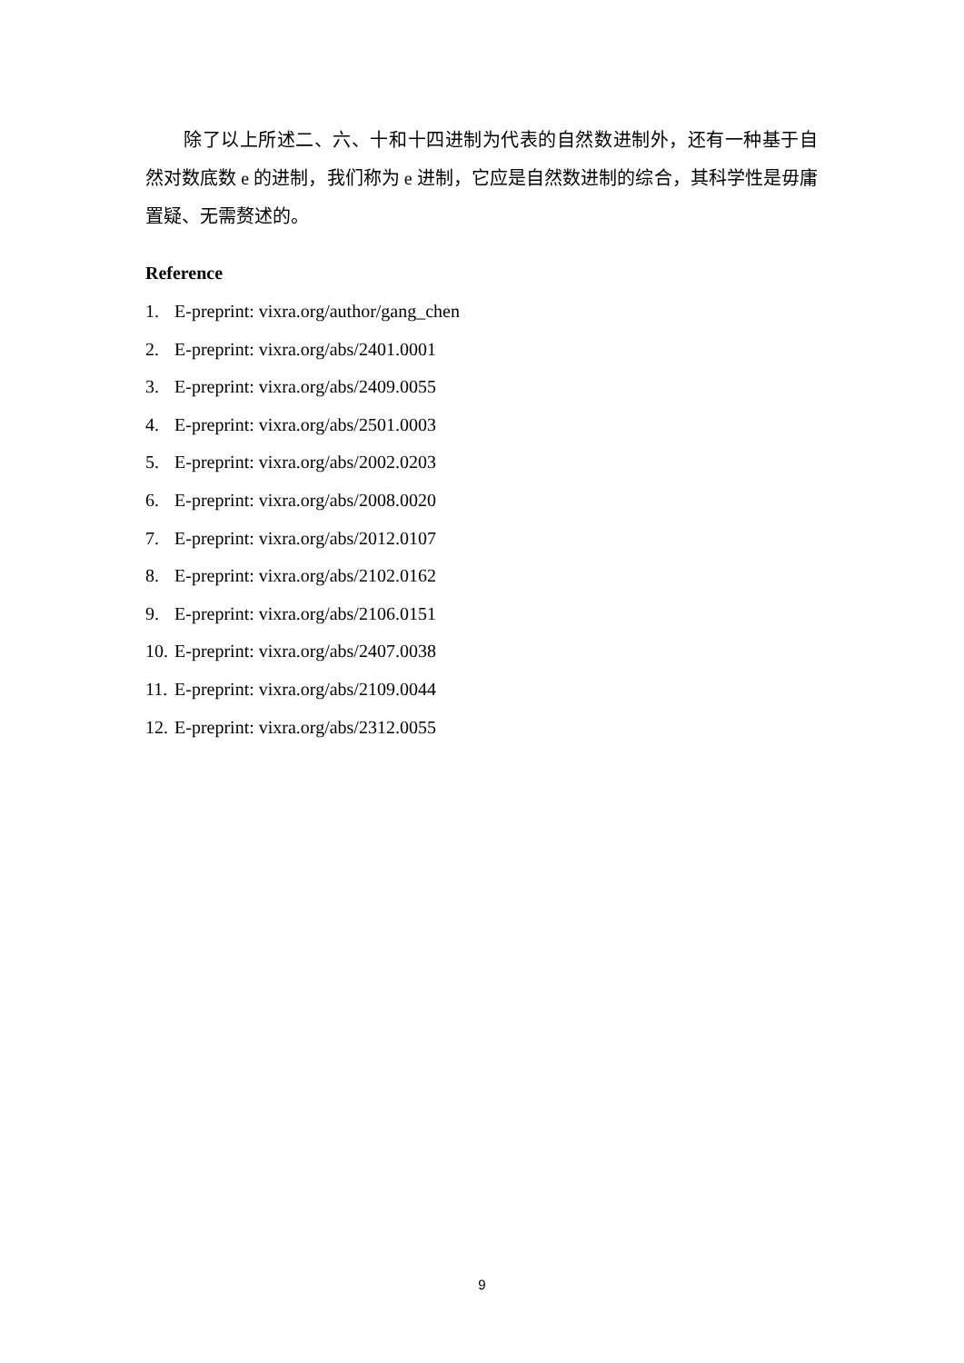除了以上所述二、六、十和十四进制为代表的自然数进制外，还有一种基于自然对数底数 e 的进制，我们称为 e 进制，它应是自然数进制的综合，其科学性是毋庸置疑、无需赘述的。
Reference
1. E-preprint: vixra.org/author/gang_chen
2. E-preprint: vixra.org/abs/2401.0001
3. E-preprint: vixra.org/abs/2409.0055
4. E-preprint: vixra.org/abs/2501.0003
5. E-preprint: vixra.org/abs/2002.0203
6. E-preprint: vixra.org/abs/2008.0020
7. E-preprint: vixra.org/abs/2012.0107
8. E-preprint: vixra.org/abs/2102.0162
9. E-preprint: vixra.org/abs/2106.0151
10. E-preprint: vixra.org/abs/2407.0038
11. E-preprint: vixra.org/abs/2109.0044
12. E-preprint: vixra.org/abs/2312.0055
9